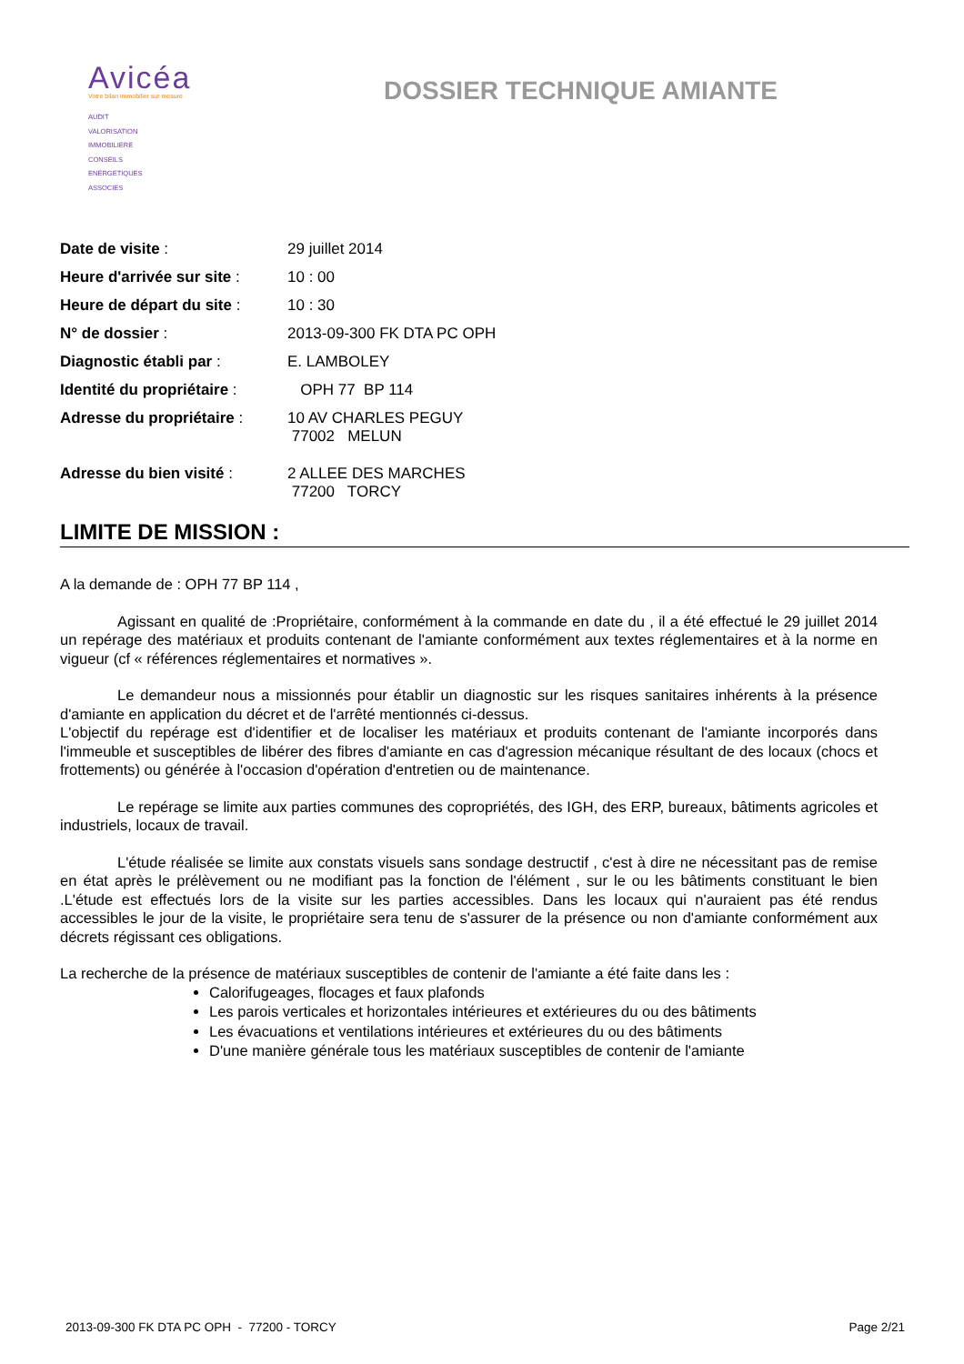Avicéa
Votre bilan immobilier sur mesure
AUDIT
VALORISATION
IMMOBILIERE
CONSEILS
ENERGETIQUES
ASSOCIES
DOSSIER TECHNIQUE AMIANTE
| Date de visite : | 29 juillet 2014 |
| Heure d'arrivée sur site : | 10 : 00 |
| Heure de départ du site : | 10 : 30 |
| N° de dossier : | 2013-09-300 FK DTA PC OPH |
| Diagnostic établi par : | E. LAMBOLEY |
| Identité du propriétaire : | OPH 77 BP 114 |
| Adresse du propriétaire : | 10 AV CHARLES PEGUY 77002 MELUN |
| Adresse du bien visité : | 2 ALLEE DES MARCHES 77200 TORCY |
LIMITE DE MISSION :
A la demande de : OPH 77 BP 114 ,
Agissant en qualité de :Propriétaire, conformément à la commande en date du , il a été effectué le 29 juillet 2014 un repérage des matériaux et produits contenant de l'amiante conformément aux textes réglementaires et à la norme en vigueur (cf « références réglementaires et normatives ».
Le demandeur nous a missionnés pour établir un diagnostic sur les risques sanitaires inhérents à la présence d'amiante en application du décret et de l'arrêté mentionnés ci-dessus.
L'objectif du repérage est d'identifier et de localiser les matériaux et produits contenant de l'amiante incorporés dans l'immeuble et susceptibles de libérer des fibres d'amiante en cas d'agression mécanique résultant de des locaux (chocs et frottements) ou générée à l'occasion d'opération d'entretien ou de maintenance.
Le repérage se limite aux parties communes des copropriétés, des IGH, des ERP, bureaux, bâtiments agricoles et industriels, locaux de travail.
L'étude réalisée se limite aux constats visuels sans sondage destructif , c'est à dire ne nécessitant pas de remise en état après le prélèvement ou ne modifiant pas la fonction de l'élément , sur le ou les bâtiments constituant le bien .L'étude est effectués lors de la visite sur les parties accessibles. Dans les locaux qui n'auraient pas été rendus accessibles le jour de la visite, le propriétaire sera tenu de s'assurer de la présence ou non d'amiante conformément aux décrets régissant ces obligations.
La recherche de la présence de matériaux susceptibles de contenir de l'amiante a été faite dans les :
Calorifugeages, flocages et faux plafonds
Les parois verticales et horizontales intérieures et extérieures du ou des bâtiments
Les évacuations et ventilations intérieures et extérieures du ou des bâtiments
D'une manière générale tous les matériaux susceptibles de contenir de l'amiante
2013-09-300 FK DTA PC OPH - 77200 - TORCY Page 2/21